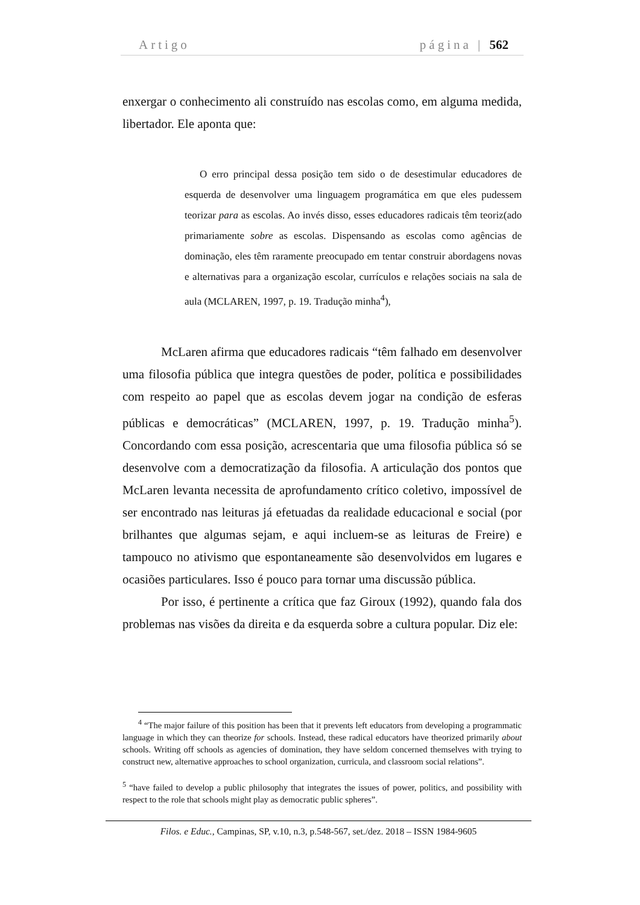Artigo página | 562
enxergar o conhecimento ali construído nas escolas como, em alguma medida, libertador. Ele aponta que:
O erro principal dessa posição tem sido o de desestimular educadores de esquerda de desenvolver uma linguagem programática em que eles pudessem teorizar para as escolas. Ao invés disso, esses educadores radicais têm teoriz(ado primariamente sobre as escolas. Dispensando as escolas como agências de dominação, eles têm raramente preocupado em tentar construir abordagens novas e alternativas para a organização escolar, currículos e relações sociais na sala de aula (MCLAREN, 1997, p. 19. Tradução minha<sup>4</sup>),
McLaren afirma que educadores radicais “têm falhado em desenvolver uma filosofia pública que integra questões de poder, política e possibilidades com respeito ao papel que as escolas devem jogar na condição de esferas públicas e democráticas” (MCLAREN, 1997, p. 19. Tradução minha<sup>5</sup>). Concordando com essa posição, acrescentaria que uma filosofia pública só se desenvolve com a democratização da filosofia. A articulação dos pontos que McLaren levanta necessita de aprofundamento crítico coletivo, impossível de ser encontrado nas leituras já efetuadas da realidade educacional e social (por brilhantes que algumas sejam, e aqui incluem-se as leituras de Freire) e tampouco no ativismo que espontaneamente são desenvolvidos em lugares e ocasiões particulares. Isso é pouco para tornar uma discussão pública.
Por isso, é pertinente a crítica que faz Giroux (1992), quando fala dos problemas nas visões da direita e da esquerda sobre a cultura popular. Diz ele:
<sup>4</sup> “The major failure of this position has been that it prevents left educators from developing a programmatic language in which they can theorize for schools. Instead, these radical educators have theorized primarily about schools. Writing off schools as agencies of domination, they have seldom concerned themselves with trying to construct new, alternative approaches to school organization, curricula, and classroom social relations”.
<sup>5</sup> “have failed to develop a public philosophy that integrates the issues of power, politics, and possibility with respect to the role that schools might play as democratic public spheres”.
Filos. e Educ., Campinas, SP, v.10, n.3, p.548-567, set./dez. 2018 – ISSN 1984-9605